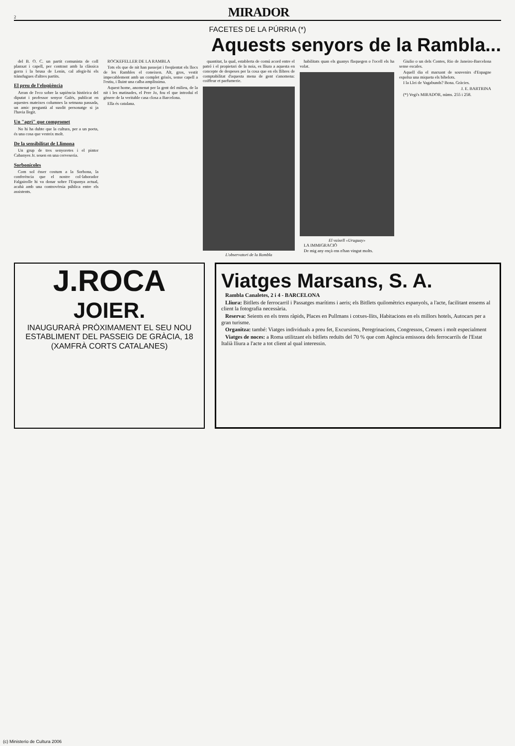2 MIRADOR
FACETES DE LA PÚRRIA (*)
Aquests senyors de la Rambla...
del B. O. C. un partit comunista de coll planxat i capell, per contrast amb la clàssica gorra i la brusa de Lenin, cal afegir-hi els trànsfugues d'altres partits.
El preu de l'eloqüència
Arran de l'eco sobre la sapiència històrica del diputat i professor senyor Galés, publicat en aquestes mateixes columnes la setmana passada, un amic preguntà al susdit personatge si ja l'havia llegit.
Un "agri" que compromet
No hi ha dubte que la cultura, per a un poeta, és una cosa que vesteix molt.
De la sensibilitat de Llimona
Un grup de tres senyoretes i el pintor Cabanyes Jr. seuen en una cerveseria.
Sorbonícoles
Com sol ésser costum a la Sorbona, la conferència que el nostre col·laborador Falgairolle hi va donar sobre l'Espanya actual, acabà amb una controvèrsia pública entre els assistents.
ROCKEFELLER DE LA RAMBLA
Tots els que de nit han passejat i freqüentat els llocs de les Rambles el coneixen. Alt, gros, vestit impecablement amb un complet grisós, sense capell a l'estiu, i lluint una calba amplíssima.
Aquest home, anomenat per la gent del milieu, de la nit i les matinades, el Pere Jo, fou el que introduí el gènere de la veritable casa closa a Barcelona.
Ella és catalana.
quantitat, la qual, establerta de comú acord entre el patró i el propietari de la noia, es lliura a aquesta en concepte de despeses per la cosa que en els llibres de comptabilitat d'aquesta mena de gent s'anomena: coiffeur et parfumerie.
L'observatori de la Rambla
habilitats quan els guanys flaquegen o l'ocell els ha volat.
El vaixell «Uruguay»
LA IMMIGRACIÓ
De mig any ençà ens n'han vingut molts.
Giulio o un dels Contes, Rio de Janeiro-Barcelona sense escales.
Aquell dia el marxant de souvenirs d'Espagne espolsa una miqueta els bibelots.
I la Llei de Vagabunds? Bona. Gràcies.
J. E. BARTRINA
(*) Vegi's MIRADOR, núms. 255 i 258.
J.ROCA
JOIER.
INAUGURARÀ PRÒXIMAMENT EL SEU NOU ESTABLIMENT DEL PASSEIG DE GRÀCIA, 18 (XAMFRÀ CORTS CATALANES)
Viatges Marsans, S. A.
Rambla Canaletes, 2 i 4 - BARCELONA
Lliura: Bitllets de ferrocarril i Passatges marítims i aeris; els Bitllets quilomètrics espanyols, a l'acte, facilitant ensems al client la fotografia necessària.
Reserva: Seients en els trens ràpids, Places en Pullmans i cotxes-llits, Habitacions en els millors hotels, Autocars per a gran turisme.
Organitza: també: Viatges individuals a preu fet, Excursions, Peregrinacions, Congressos, Creuers i molt especialment
Viatges de noces: a Roma utilitzant els bitllets reduïts del 70 % que com Agència emissora dels ferrocarrils de l'Estat Italià lliura a l'acte a tot client al qual interessin.
(c) Ministerio de Cultura 2006